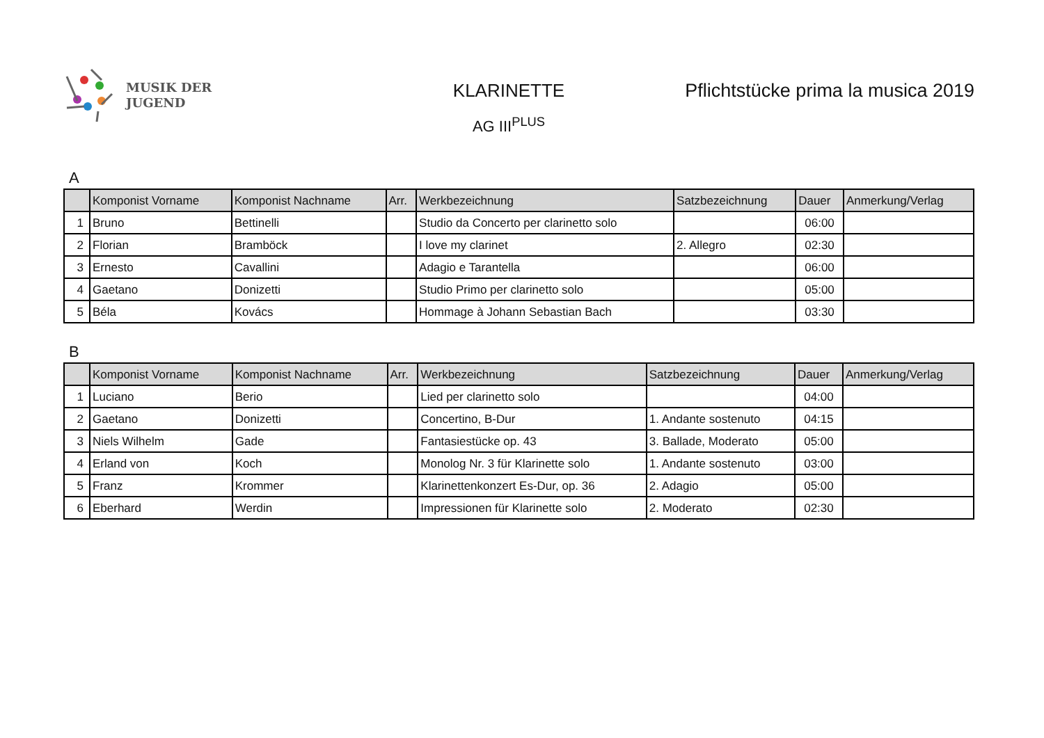MUSIK DER
JUGEND
KLARINETTE
AG III<sup>PLUS</sup>
Pflichtstücke prima la musica 2019
A
| | Komponist Vorname | Komponist Nachname | Arr. | Werkbezeichnung | Satzbezeichnung | Dauer | Anmerkung/Verlag |
| --- | --- | --- | --- | --- | --- | --- | --- |
| 1 | Bruno | Bettinelli | | Studio da Concerto per clarinetto solo | | 06:00 | |
| 2 | Florian | Bramböck | | I love my clarinet | 2. Allegro | 02:30 | |
| 3 | Ernesto | Cavallini | | Adagio e Tarantella | | 06:00 | |
| 4 | Gaetano | Donizetti | | Studio Primo per clarinetto solo | | 05:00 | |
| 5 | Béla | Kovács | | Hommage à Johann Sebastian Bach | | 03:30 | |
B
| | Komponist Vorname | Komponist Nachname | Arr. | Werkbezeichnung | Satzbezeichnung | Dauer | Anmerkung/Verlag |
| --- | --- | --- | --- | --- | --- | --- | --- |
| 1 | Luciano | Berio | | Lied per clarinetto solo | | 04:00 | |
| 2 | Gaetano | Donizetti | | Concertino, B-Dur | 1. Andante sostenuto | 04:15 | |
| 3 | Niels Wilhelm | Gade | | Fantasiestücke op. 43 | 3. Ballade, Moderato | 05:00 | |
| 4 | Erland von | Koch | | Monolog Nr. 3 für Klarinette solo | 1. Andante sostenuto | 03:00 | |
| 5 | Franz | Krommer | | Klarinettenkonzert Es-Dur, op. 36 | 2. Adagio | 05:00 | |
| 6 | Eberhard | Werdin | | Impressionen für Klarinette solo | 2. Moderato | 02:30 | |